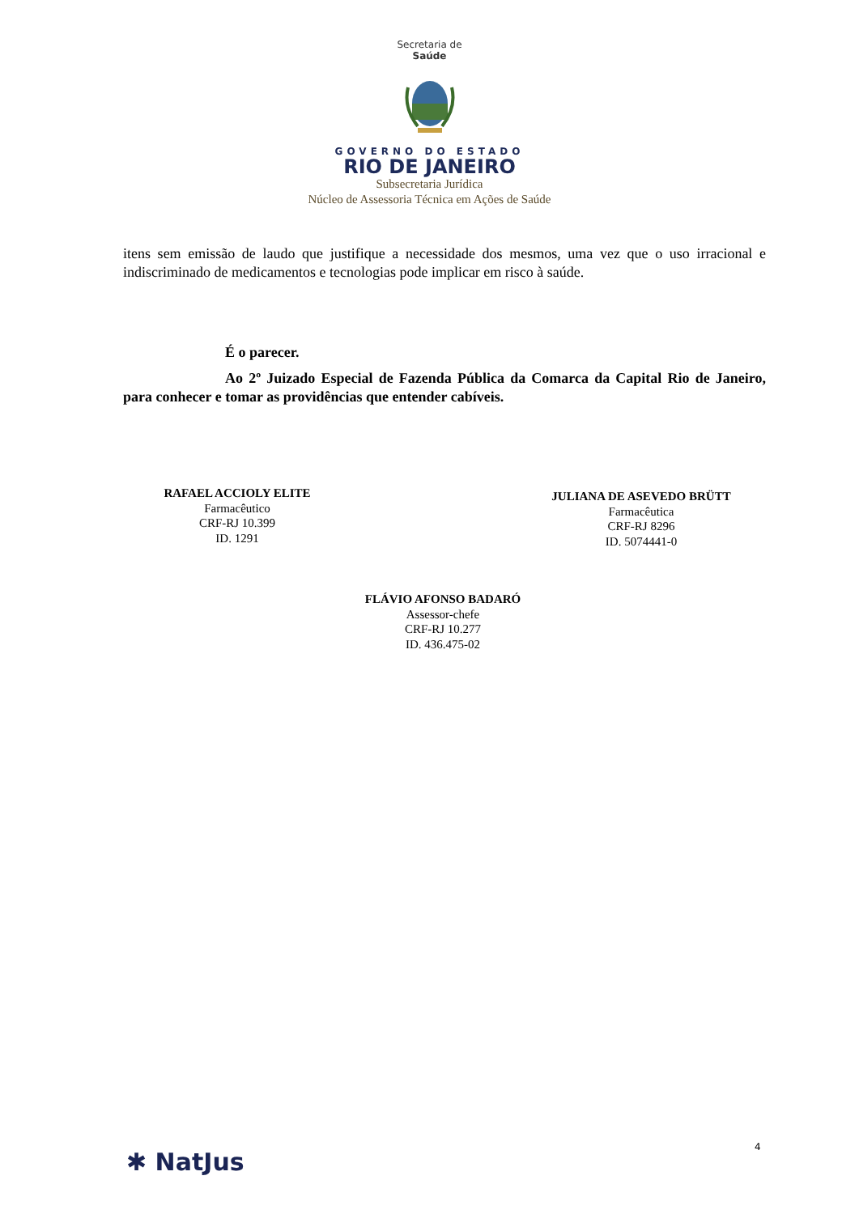Secretaria de
Saúde
GOVERNO DO ESTADO
RIO DE JANEIRO
Subsecretaria Jurídica
Núcleo de Assessoria Técnica em Ações de Saúde
itens sem emissão de laudo que justifique a necessidade dos mesmos, uma vez que o uso irracional e indiscriminado de medicamentos e tecnologias pode implicar em risco à saúde.
É o parecer.
Ao 2º Juizado Especial de Fazenda Pública da Comarca da Capital Rio de Janeiro, para conhecer e tomar as providências que entender cabíveis.
RAFAEL ACCIOLY ELITE
Farmacêutico
CRF-RJ 10.399
ID. 1291
JULIANA DE ASEVEDO BRÜTT
Farmacêutica
CRF-RJ 8296
ID. 5074441-0
FLÁVIO AFONSO BADARÓ
Assessor-chefe
CRF-RJ 10.277
ID. 436.475-02
4
✱ NatJus